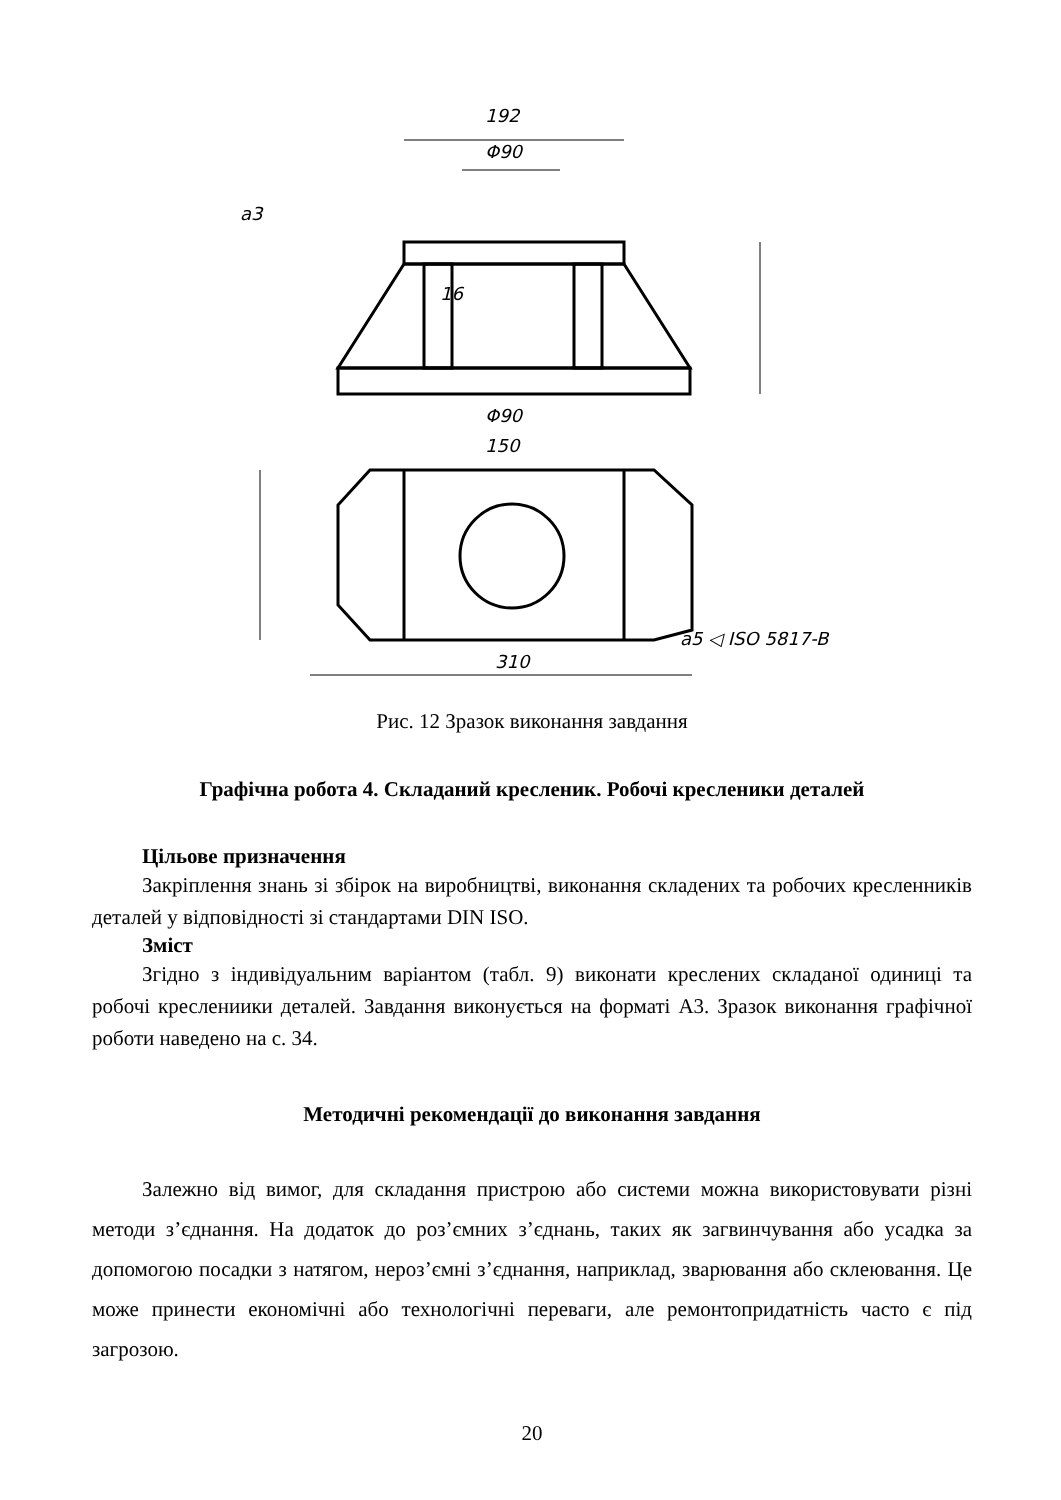192
Φ90
Φ90
150
310
16
a5 ◁ ISO 5817-B
a3
Рис. 12 Зразок виконання завдання
Графічна робота 4. Складаний кресленик. Робочі кресленики деталей
Цільове призначення
Закріплення знань зі збірок на виробництві, виконання складених та робочих кресленників деталей у відповідності зі стандартами DIN ISO.
Зміст
Згідно з індивідуальним варіантом (табл. 9) виконати креслених складаної одиниці та робочі креслениики деталей. Завдання виконується на форматі А3. Зразок виконання графічної роботи наведено на с. 34.
Методичні рекомендації до виконання завдання
Залежно від вимог, для складання пристрою або системи можна використовувати різні методи з’єднання. На додаток до роз’ємних з’єднань, таких як загвинчування або усадка за допомогою посадки з натягом, нероз’ємні з’єднання, наприклад, зварювання або склеювання. Це може принести економічні або технологічні переваги, але ремонтопридатність часто є під загрозою.
20